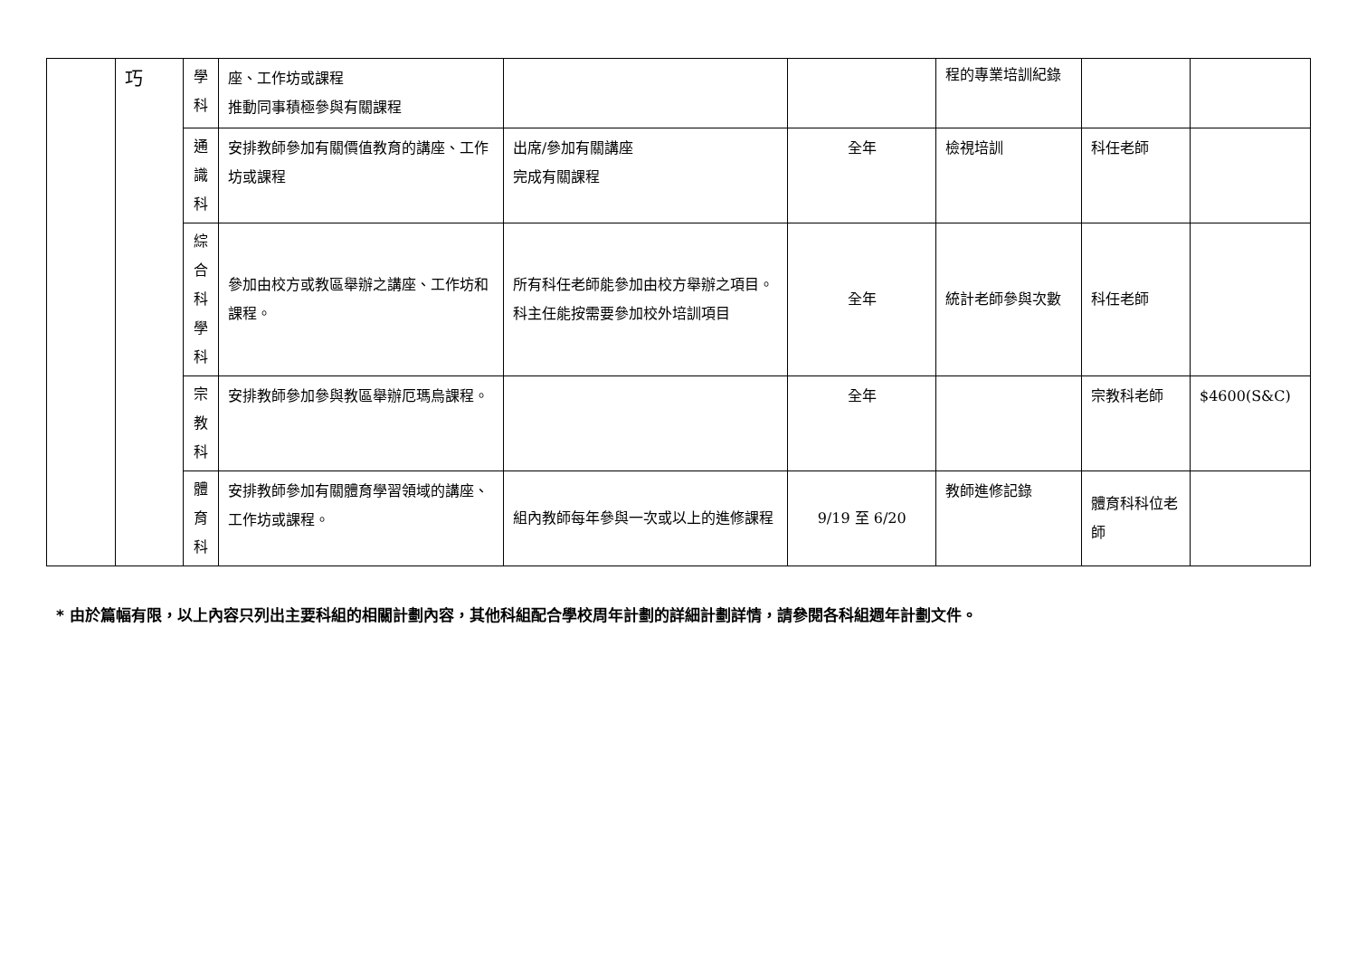| | 巧 | 學 科 | 座、工作坊或課程 推動同事積極參與有關課程 | | | 程的專業培訓紀錄 | | |
| | | 通 識 科 | 安排教師參加有關價值教育的講座、工作坊或課程 | 出席/參加有關講座 完成有關課程 | 全年 | 檢視培訓 | 科任老師 | |
| | | 綜 合 科 學 科 | 參加由校方或教區舉辦之講座、工作坊和課程。 | 所有科任老師能參加由校方舉辦之項目。 科主任能按需要參加校外培訓項目 | 全年 | 統計老師參與次數 | 科任老師 | |
| | | 宗 教 科 | 安排教師參加參與教區舉辦厄瑪烏課程。 | | 全年 | | 宗教科老師 | $4600(S&C) |
| | | 體 育 科 | 安排教師參加有關體育學習領域的講座、工作坊或課程。 | 組內教師每年參與一次或以上的進修課程 | 9/19 至 6/20 | 教師進修記錄 | 體育科科位老師 | |
* 由於篇幅有限，以上內容只列出主要科組的相關計劃內容，其他科組配合學校周年計劃的詳細計劃詳情，請參閱各科組週年計劃文件。